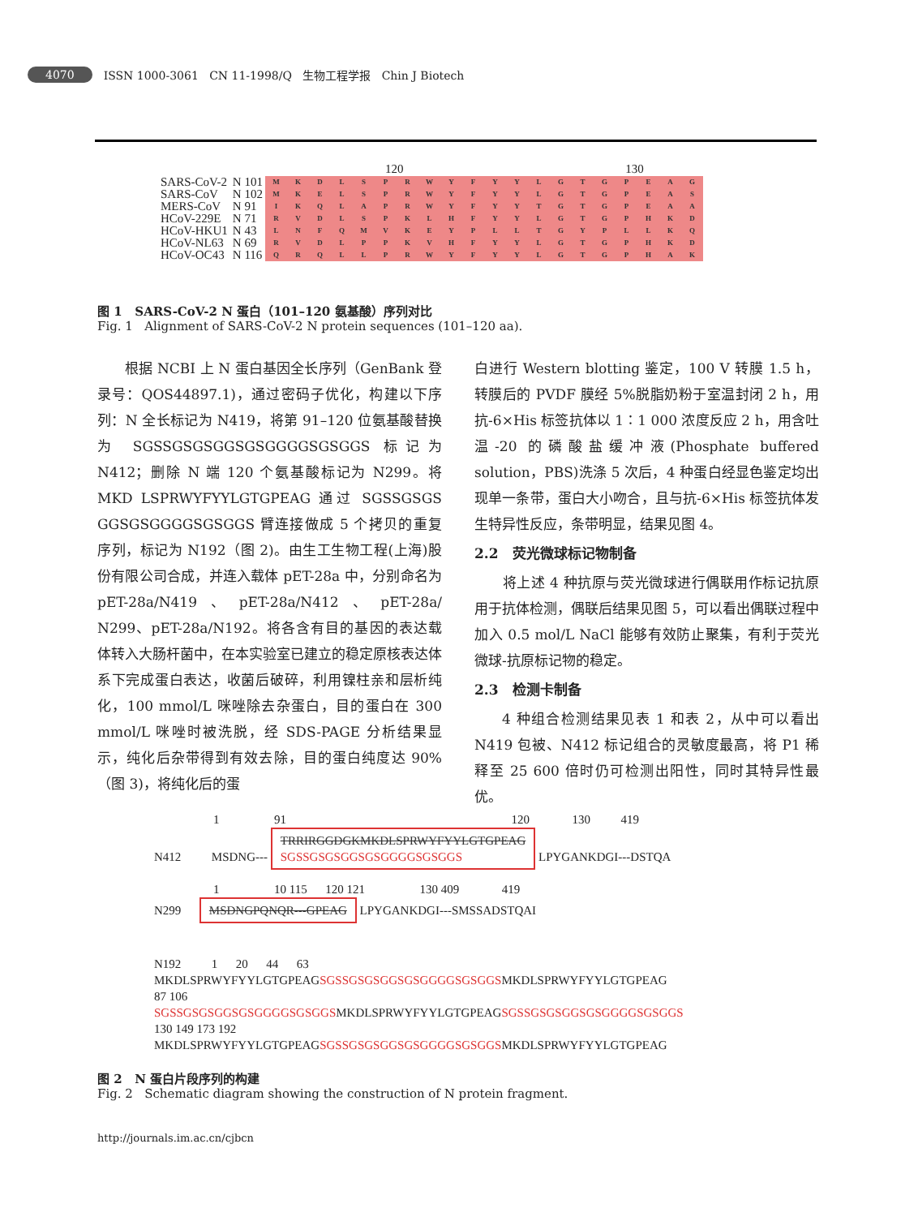4070 ISSN 1000-3061 CN 11-1998/Q 生物工程学报 Chin J Biotech
120 130
| SARS-CoV-2 | N 101 | M | K | D | L | S | P | R | W | Y | F | Y | Y | L | G | T | G | P | E | A | G |
| SARS-CoV | N 102 | M | K | E | L | S | P | R | W | Y | F | Y | Y | L | G | T | G | P | E | A | S |
| MERS-CoV | N 91 | I | K | Q | L | A | P | R | W | Y | F | Y | Y | T | G | T | G | P | E | A | A |
| HCoV-229E | N 71 | R | V | D | L | S | P | K | L | H | F | Y | Y | L | G | T | G | P | H | K | D |
| HCoV-HKU1 | N 43 | L | N | F | Q | M | V | K | E | Y | P | L | L | T | G | Y | P | L | L | K | Q |
| HCoV-NL63 | N 69 | R | V | D | L | P | P | K | V | H | F | Y | Y | L | G | T | G | P | H | K | D |
| HCoV-OC43 | N 116 | Q | R | Q | L | L | P | R | W | Y | F | Y | Y | L | G | T | G | P | H | A | K |
图 1 SARS-CoV-2 N 蛋白（101–120 氨基酸）序列对比
Fig. 1 Alignment of SARS-CoV-2 N protein sequences (101–120 aa).
  根据 NCBI 上 N 蛋白基因全长序列（GenBank 登录号：QOS44897.1)，通过密码子优化，构建以下序列：N 全长标记为 N419，将第 91–120 位氨基酸替换为 SGSSGSGSGGSGSGGGGSGSGGS 标记为 N412；删除 N 端 120 个氨基酸标记为 N299。将 MKD LSPRWYFYYLGTGPEAG 通过 SGSSGSGS GGSGSGGGGSGSGGS 臂连接做成 5 个拷贝的重复序列，标记为 N192（图 2)。由生工生物工程(上海)股份有限公司合成，并连入载体 pET-28a 中，分别命名为 pET-28a/N419、pET-28a/N412、pET-28a/ N299、pET-28a/N192。将各含有目的基因的表达载体转入大肠杆菌中，在本实验室已建立的稳定原核表达体系下完成蛋白表达，收菌后破碎，利用镍柱亲和层析纯化，100 mmol/L 咪唑除去杂蛋白，目的蛋白在 300 mmol/L 咪唑时被洗脱，经 SDS-PAGE 分析结果显示，纯化后杂带得到有效去除，目的蛋白纯度达 90%（图 3)，将纯化后的蛋
白进行 Western blotting 鉴定，100 V 转膜 1.5 h，转膜后的 PVDF 膜经 5%脱脂奶粉于室温封闭 2 h，用抗-6×His 标签抗体以 1∶1 000 浓度反应 2 h，用含吐温-20 的磷酸盐缓冲液(Phosphate buffered solution，PBS)洗涤 5 次后，4 种蛋白经显色鉴定均出现单一条带，蛋白大小吻合，且与抗-6×His 标签抗体发生特异性反应，条带明显，结果见图 4。
2.2 荧光微球标记物制备
  将上述 4 种抗原与荧光微球进行偶联用作标记抗原用于抗体检测，偶联后结果见图 5，可以看出偶联过程中加入 0.5 mol/L NaCl 能够有效防止聚集，有利于荧光微球-抗原标记物的稳定。
2.3 检测卡制备
  4 种组合检测结果见表 1 和表 2，从中可以看出 N419 包被、N412 标记组合的灵敏度最高，将 P1 稀释至 25 600 倍时仍可检测出阳性，同时其特异性最优。
1      91                    120     130    419
N412    MSDNG--- TRRIRGGDGKMKDLSPRWYFYYLGTGPEAG
SGSSGSGSGGSGSGGGGSGSGGS LPYGANKDGI---DSTQA
1      10 115   120 121      130 409     419
N299   MSDNGPQNQR---GPEAG LPYGANKDGI---SMSSADSTQAI
N192    1   20   44   63
MKDLSPRWYFYYLGTGPEAGSGSSGSGSGGSGSGGGGSGSGGSMKDLSPRWYFYYLGTGPEAG
87 106
SGSSGSGSGGSGSGGGGSGSGGSMKDLSPRWYFYYLGTGPEAGSGSSGSGSGGSGSGGGGSGSGGS
130 149 173 192
MKDLSPRWYFYYLGTGPEAGSGSSGSGSGGSGSGGGGSGSGGSMKDLSPRWYFYYLGTGPEAG
图 2 N 蛋白片段序列的构建
Fig. 2 Schematic diagram showing the construction of N protein fragment.
http://journals.im.ac.cn/cjbcn